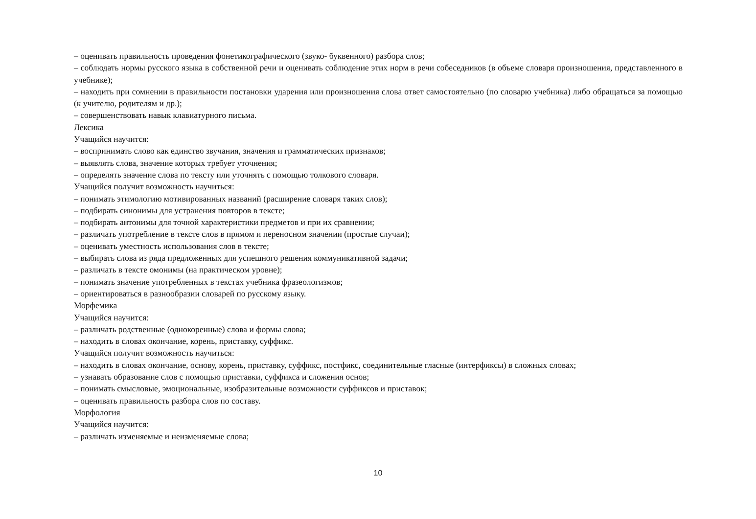– оценивать правильность проведения фонетикографического (звуко- буквенного) разбора слов;
– соблюдать нормы русского языка в собственной речи и оценивать соблюдение этих норм в речи собеседников (в объеме словаря произношения, представленного в учебнике);
– находить при сомнении в правильности постановки ударения или произношения слова ответ самостоятельно (по словарю учебника) либо обращаться за помощью (к учителю, родителям и др.);
– совершенствовать навык клавиатурного письма.
Лексика
Учащийся научится:
– воспринимать слово как единство звучания, значения и грамматических признаков;
– выявлять слова, значение которых требует уточнения;
– определять значение слова по тексту или уточнять с помощью толкового словаря.
Учащийся получит возможность научиться:
– понимать этимологию мотивированных названий (расширение словаря таких слов);
– подбирать синонимы для устранения повторов в тексте;
– подбирать антонимы для точной характеристики предметов и при их сравнении;
– различать употребление в тексте слов в прямом и переносном значении (простые случаи);
– оценивать уместность использования слов в тексте;
– выбирать слова из ряда предложенных для успешного решения коммуникативной задачи;
– различать в тексте омонимы (на практическом уровне);
– понимать значение употребленных в текстах учебника фразеологизмов;
– ориентироваться в разнообразии словарей по русскому языку.
Морфемика
Учащийся научится:
– различать родственные (однокоренные) слова и формы слова;
– находить в словах окончание, корень, приставку, суффикс.
Учащийся получит возможность научиться:
– находить в словах окончание, основу, корень, приставку, суффикс, постфикс, соединительные гласные (интерфиксы) в сложных словах;
– узнавать образование слов с помощью приставки, суффикса и сложения основ;
– понимать смысловые, эмоциональные, изобразительные возможности суффиксов и приставок;
– оценивать правильность разбора слов по составу.
Морфология
Учащийся научится:
– различать изменяемые и неизменяемые слова;
10